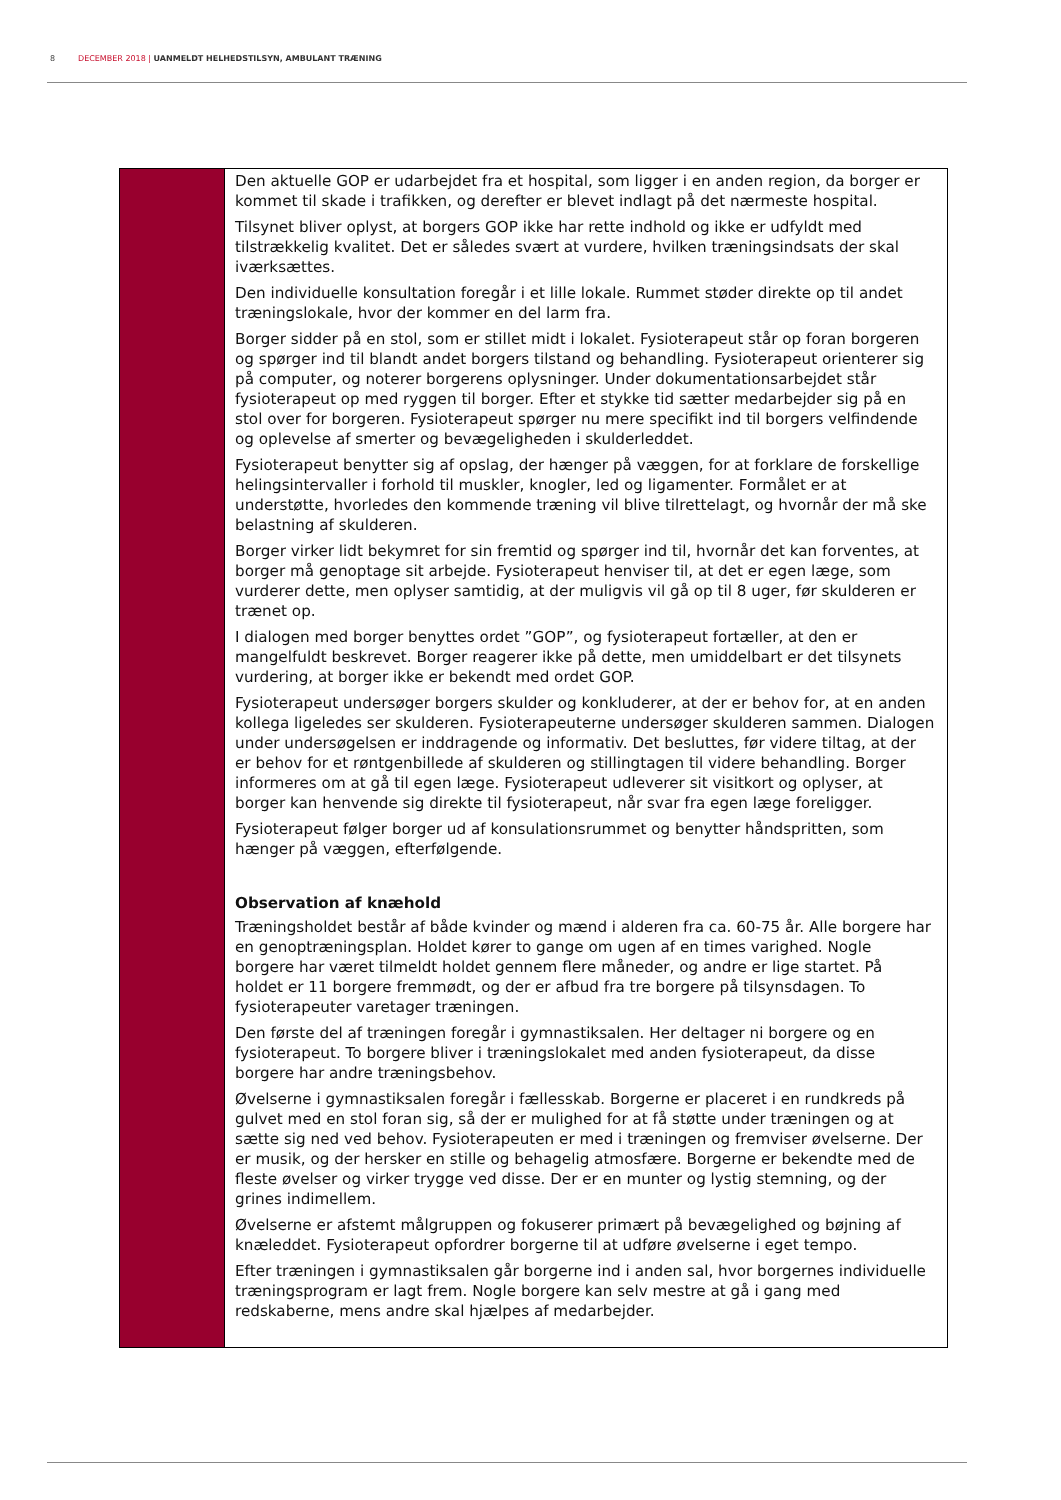8 DECEMBER 2018 | UANMELDT HELHEDSTILSYN, AMBULANT TRÆNING
| | Den aktuelle GOP er udarbejdet fra et hospital, som ligger i en anden region, da borger er kommet til skade i trafikken, og derefter er blevet indlagt på det nærmeste hospital. Tilsynet bliver oplyst, at borgers GOP ikke har rette indhold og ikke er udfyldt med tilstrækkelig kvalitet. Det er således svært at vurdere, hvilken træningsindsats der skal iværksættes. Den individuelle konsultation foregår i et lille lokale. Rummet støder direkte op til andet træningslokale, hvor der kommer en del larm fra. Borger sidder på en stol, som er stillet midt i lokalet. Fysioterapeut står op foran borgeren og spørger ind til blandt andet borgers tilstand og behandling. Fysioterapeut orienterer sig på computer, og noterer borgerens oplysninger. Under dokumentationsarbejdet står fysioterapeut op med ryggen til borger. Efter et stykke tid sætter medarbejder sig på en stol over for borgeren. Fysioterapeut spørger nu mere specifikt ind til borgers velfindende og oplevelse af smerter og bevægeligheden i skulderleddet. Fysioterapeut benytter sig af opslag, der hænger på væggen, for at forklare de forskellige helingsintervaller i forhold til muskler, knogler, led og ligamenter. Formålet er at understøtte, hvorledes den kommende træning vil blive tilrettelagt, og hvornår der må ske belastning af skulderen. Borger virker lidt bekymret for sin fremtid og spørger ind til, hvornår det kan forventes, at borger må genoptage sit arbejde. Fysioterapeut henviser til, at det er egen læge, som vurderer dette, men oplyser samtidig, at der muligvis vil gå op til 8 uger, før skulderen er trænet op. I dialogen med borger benyttes ordet ”GOP”, og fysioterapeut fortæller, at den er mangelfuldt beskrevet. Borger reagerer ikke på dette, men umiddelbart er det tilsynets vurdering, at borger ikke er bekendt med ordet GOP. Fysioterapeut undersøger borgers skulder og konkluderer, at der er behov for, at en anden kollega ligeledes ser skulderen. Fysioterapeuterne undersøger skulderen sammen. Dialogen under undersøgelsen er inddragende og informativ. Det besluttes, før videre tiltag, at der er behov for et røntgenbillede af skulderen og stillingtagen til videre behandling. Borger informeres om at gå til egen læge. Fysioterapeut udleverer sit visitkort og oplyser, at borger kan henvende sig direkte til fysioterapeut, når svar fra egen læge foreligger. Fysioterapeut følger borger ud af konsulationsrummet og benytter håndspritten, som hænger på væggen, efterfølgende. Observation af knæhold Træningsholdet består af både kvinder og mænd i alderen fra ca. 60-75 år. Alle borgere har en genoptræningsplan. Holdet kører to gange om ugen af en times varighed. Nogle borgere har været tilmeldt holdet gennem flere måneder, og andre er lige startet. På holdet er 11 borgere fremmødt, og der er afbud fra tre borgere på tilsynsdagen. To fysioterapeuter varetager træningen. Den første del af træningen foregår i gymnastiksalen. Her deltager ni borgere og en fysioterapeut. To borgere bliver i træningslokalet med anden fysioterapeut, da disse borgere har andre træningsbehov. Øvelserne i gymnastiksalen foregår i fællesskab. Borgerne er placeret i en rundkreds på gulvet med en stol foran sig, så der er mulighed for at få støtte under træningen og at sætte sig ned ved behov. Fysioterapeuten er med i træningen og fremviser øvelserne. Der er musik, og der hersker en stille og behagelig atmosfære. Borgerne er bekendte med de fleste øvelser og virker trygge ved disse. Der er en munter og lystig stemning, og der grines indimellem. Øvelserne er afstemt målgruppen og fokuserer primært på bevægelighed og bøjning af knæleddet. Fysioterapeut opfordrer borgerne til at udføre øvelserne i eget tempo. Efter træningen i gymnastiksalen går borgerne ind i anden sal, hvor borgernes individuelle træningsprogram er lagt frem. Nogle borgere kan selv mestre at gå i gang med redskaberne, mens andre skal hjælpes af medarbejder. |